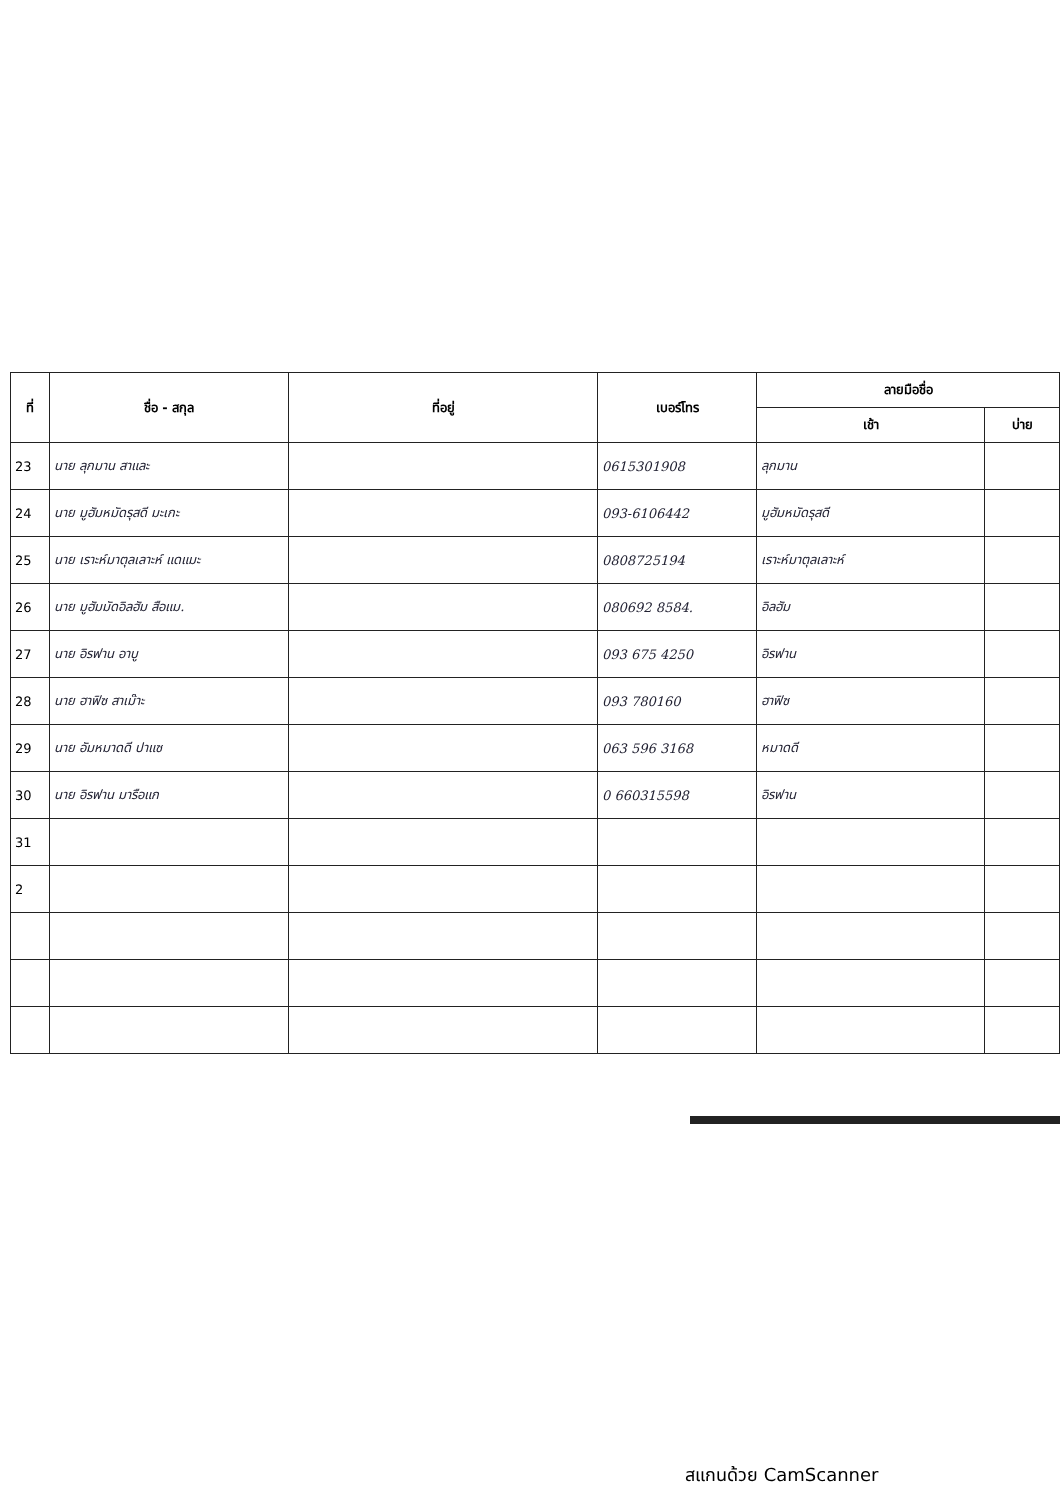| ที่ | ชื่อ - สกุล | ที่อยู่ | เบอร์โทร | ลายมือชื่อ | |
| --- | --- | --- | --- | --- | --- |
| | | | | เช้า | บ่าย |
| 23 | นาย ลุกมาน สาและ | | 0615301908 | ลุกมาน | |
| 24 | นาย มูฮัมหมัดรุสดี มะเกะ | | 093-6106442 | มูฮัมหมัดรุสดี | |
| 25 | นาย เราะห์มาตุลเลาะห์ แดแมะ | | 0808725194 | เราะห์มาตุลเลาะห์ | |
| 26 | นาย มูฮัมมัดอิลฮัม สือแม. | | 080692 8584. | อิลฮัม | |
| 27 | นาย อิรฟาน อาบู | | 093 675 4250 | อิรฟาน | |
| 28 | นาย ฮาฟิซ สาเม๊าะ | | 093 780160 | ฮาฟิซ | |
| 29 | นาย อัมหมาดดี ปาแซ | | 063 596 3168 | หมาดดี | |
| 30 | นาย อิรฟาน มารือแก | | 0 660315598 | อิรฟาน | |
| 31 | | | | | |
| 2 | | | | | |
สแกนด้วย CamScanner